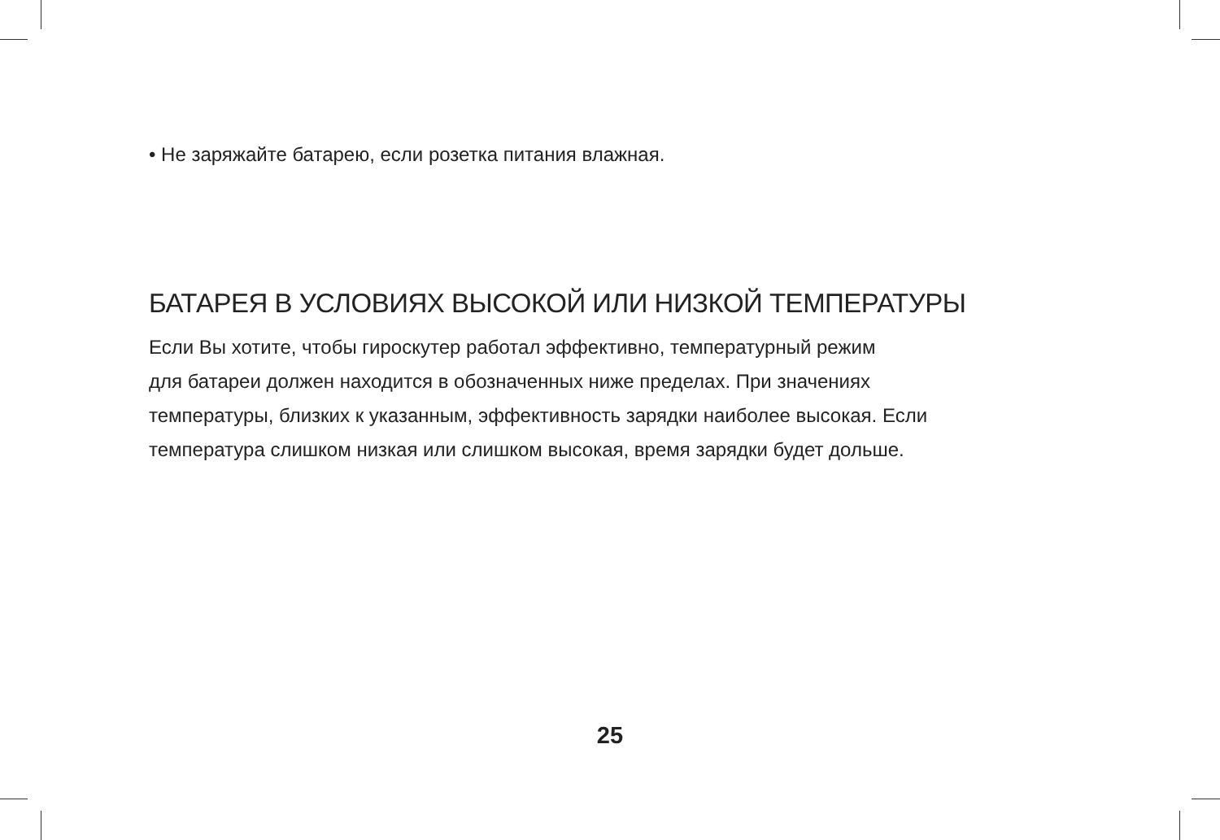• Не заряжайте батарею, если розетка питания влажная.
БАТАРЕЯ В УСЛОВИЯХ ВЫСОКОЙ ИЛИ НИЗКОЙ ТЕМПЕРАТУРЫ
Если Вы хотите, чтобы гироскутер работал эффективно, температурный режим
для батареи должен находится в обозначенных ниже пределах. При значениях
температуры, близких к указанным, эффективность зарядки наиболее высокая. Если
температура слишком низкая или слишком высокая, время зарядки будет дольше.
25